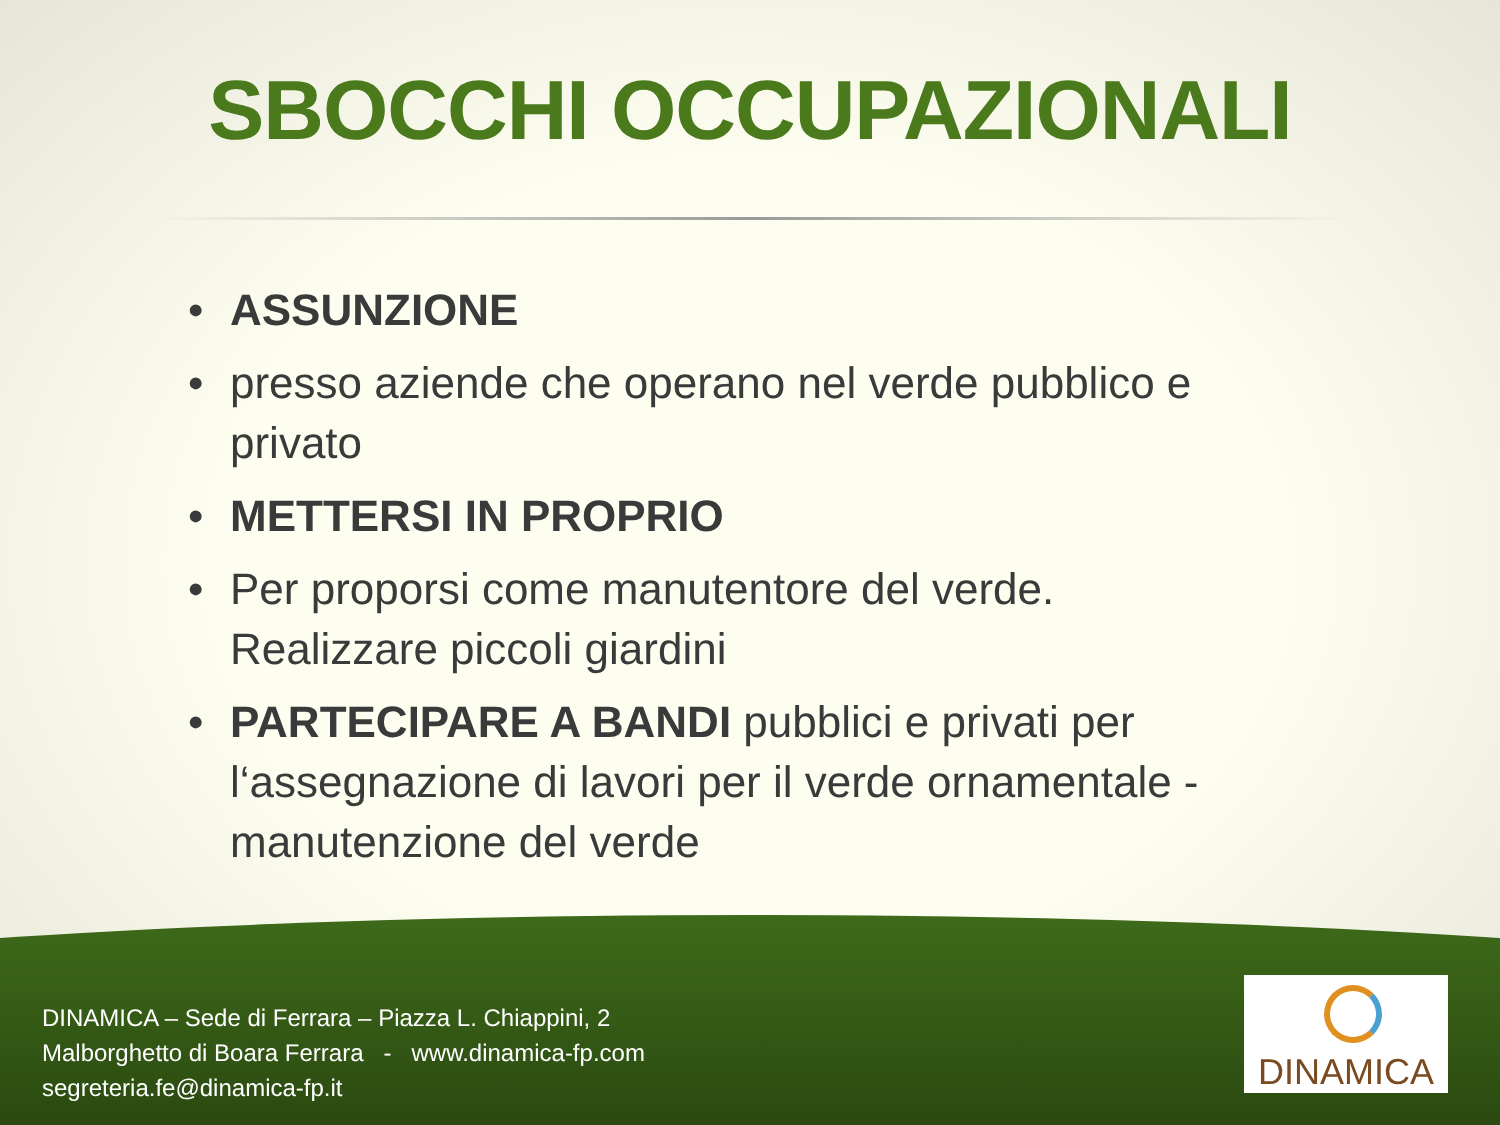SBOCCHI OCCUPAZIONALI
• ASSUNZIONE
• presso aziende che operano nel verde pubblico e privato
• METTERSI IN PROPRIO
• Per proporsi come manutentore del verde. Realizzare piccoli giardini
• PARTECIPARE A BANDI pubblici e privati per l‘assegnazione di lavori per il verde ornamentale - manutenzione del verde
DINAMICA – Sede di Ferrara – Piazza L. Chiappini, 2
Malborghetto di Boara Ferrara - www.dinamica-fp.com
segreteria.fe@dinamica-fp.it
DINAMICA